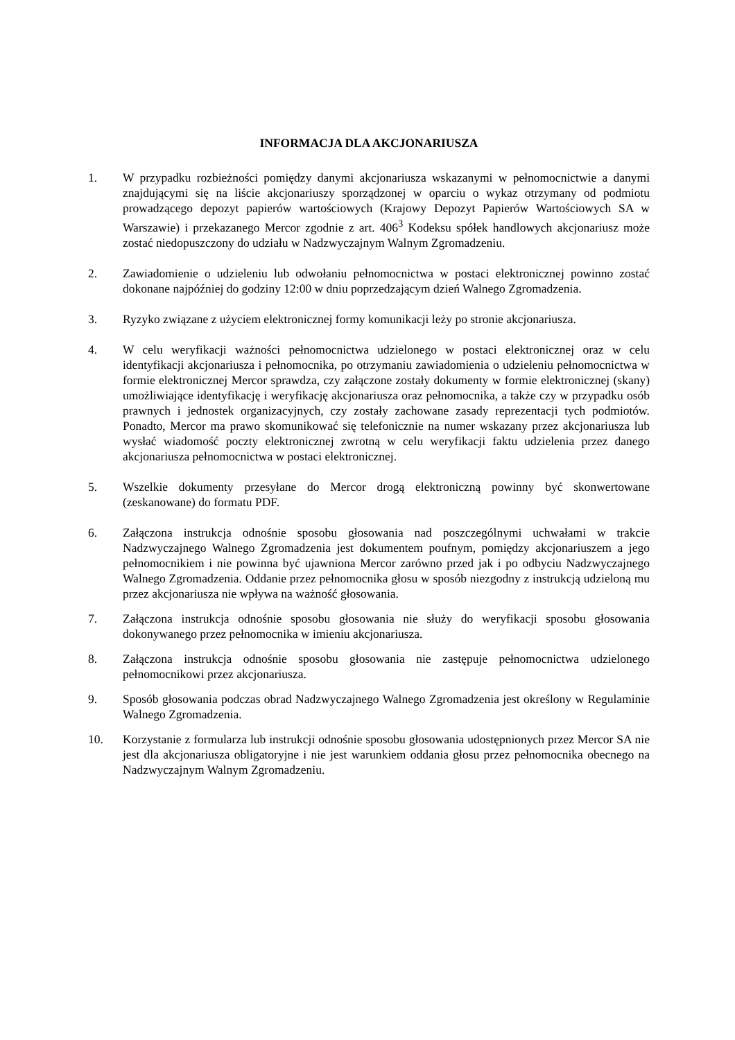INFORMACJA DLA AKCJONARIUSZA
1. W przypadku rozbieżności pomiędzy danymi akcjonariusza wskazanymi w pełnomocnictwie a danymi znajdującymi się na liście akcjonariuszy sporządzonej w oparciu o wykaz otrzymany od podmiotu prowadzącego depozyt papierów wartościowych (Krajowy Depozyt Papierów Wartościowych SA w Warszawie) i przekazanego Mercor zgodnie z art. 406<sup>3</sup> Kodeksu spółek handlowych akcjonariusz może zostać niedopuszczony do udziału w Nadzwyczajnym Walnym Zgromadzeniu.
2. Zawiadomienie o udzieleniu lub odwołaniu pełnomocnictwa w postaci elektronicznej powinno zostać dokonane najpóźniej do godziny 12:00 w dniu poprzedzającym dzień Walnego Zgromadzenia.
3. Ryzyko związane z użyciem elektronicznej formy komunikacji leży po stronie akcjonariusza.
4. W celu weryfikacji ważności pełnomocnictwa udzielonego w postaci elektronicznej oraz w celu identyfikacji akcjonariusza i pełnomocnika, po otrzymaniu zawiadomienia o udzieleniu pełnomocnictwa w formie elektronicznej Mercor sprawdza, czy załączone zostały dokumenty w formie elektronicznej (skany) umożliwiające identyfikację i weryfikację akcjonariusza oraz pełnomocnika, a także czy w przypadku osób prawnych i jednostek organizacyjnych, czy zostały zachowane zasady reprezentacji tych podmiotów. Ponadto, Mercor ma prawo skomunikować się telefonicznie na numer wskazany przez akcjonariusza lub wysłać wiadomość poczty elektronicznej zwrotną w celu weryfikacji faktu udzielenia przez danego akcjonariusza pełnomocnictwa w postaci elektronicznej.
5. Wszelkie dokumenty przesyłane do Mercor drogą elektroniczną powinny być skonwertowane (zeskanowane) do formatu PDF.
6. Załączona instrukcja odnośnie sposobu głosowania nad poszczególnymi uchwałami w trakcie Nadzwyczajnego Walnego Zgromadzenia jest dokumentem poufnym, pomiędzy akcjonariuszem a jego pełnomocnikiem i nie powinna być ujawniona Mercor zarówno przed jak i po odbyciu Nadzwyczajnego Walnego Zgromadzenia. Oddanie przez pełnomocnika głosu w sposób niezgodny z instrukcją udzieloną mu przez akcjonariusza nie wpływa na ważność głosowania.
7. Załączona instrukcja odnośnie sposobu głosowania nie służy do weryfikacji sposobu głosowania dokonywanego przez pełnomocnika w imieniu akcjonariusza.
8. Załączona instrukcja odnośnie sposobu głosowania nie zastępuje pełnomocnictwa udzielonego pełnomocnikowi przez akcjonariusza.
9. Sposób głosowania podczas obrad Nadzwyczajnego Walnego Zgromadzenia jest określony w Regulaminie Walnego Zgromadzenia.
10. Korzystanie z formularza lub instrukcji odnośnie sposobu głosowania udostępnionych przez Mercor SA nie jest dla akcjonariusza obligatoryjne i nie jest warunkiem oddania głosu przez pełnomocnika obecnego na Nadzwyczajnym Walnym Zgromadzeniu.